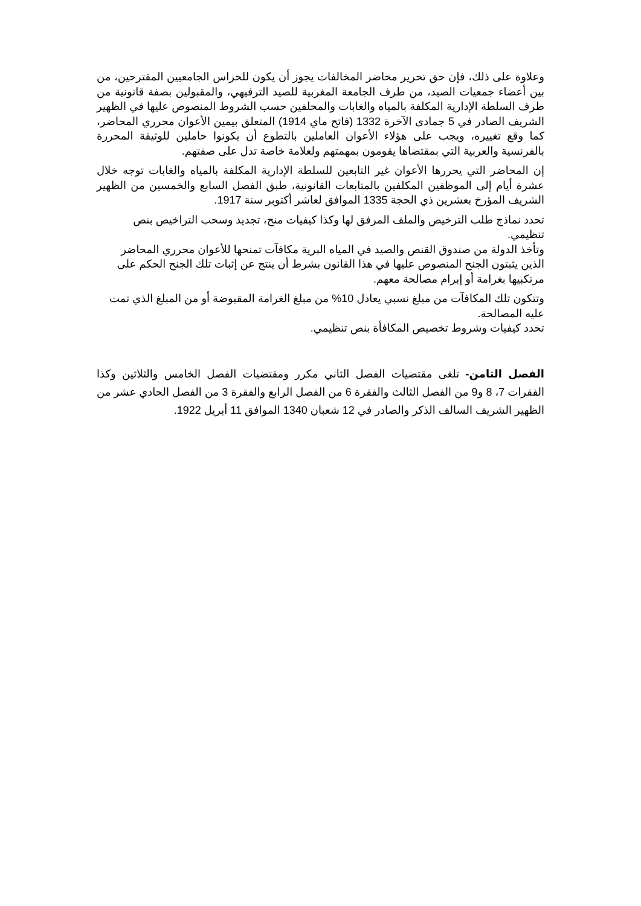وعلاوة على ذلك، فإن حق تحرير محاضر المخالفات يجوز أن يكون للحراس الجامعيين المقترحين، من بين أعضاء جمعيات الصيد، من طرف الجامعة المغربية للصيد الترفيهي، والمقبولين بصفة قانونية من طرف السلطة الإدارية المكلفة بالمياه والغابات والمحلفين حسب الشروط المنصوص عليها في الظهير الشريف الصادر في 5 جمادى الآخرة 1332 (فاتح ماي 1914) المتعلق بيمين الأعوان محرري المحاضر، كما وقع تغييره، ويجب على هؤلاء الأعوان العاملين بالتطوع أن يكونوا حاملين للوثيقة المحررة بالفرنسية والعربية التي بمقتضاها يقومون بمهمتهم ولعلامة خاصة تدل على صفتهم.
إن المحاضر التي يحررها الأعوان غير التابعين للسلطة الإدارية المكلفة بالمياه والغابات توجه خلال عشرة أيام إلى الموظفين المكلفين بالمتابعات القانونية، طبق الفصل السابع والخمسين من الظهير الشريف المؤرخ بعشرين ذي الحجة 1335 الموافق لعاشر أكتوبر سنة 1917.
تحدد نماذج طلب الترخيص والملف المرفق لها وكذا كيفيات منح، تجديد وسحب التراخيص بنص تنظيمي.
وتأخذ الدولة من صندوق القنص والصيد في المياه البرية مكافآت تمنحها للأعوان محرري المحاضر الذين يثبتون الجنح المنصوص عليها في هذا القانون بشرط أن ينتج عن إثبات تلك الجنح الحكم على مرتكبيها بغرامة أو إبرام مصالحة معهم.
وتتكون تلك المكافآت من مبلغ نسبي يعادل 10% من مبلغ الغرامة المقبوضة أو من المبلغ الذي تمت عليه المصالحة.
تحدد كيفيات وشروط تخصيص المكافأة بنص تنظيمي.
الفصل الثامن- تلغى مقتضيات الفصل الثاني مكرر ومقتضيات الفصل الخامس والثلاثين وكذا الفقرات 7، 8 و9 من الفصل الثالث والفقرة 6 من الفصل الرابع والفقرة 3 من الفصل الحادي عشر من الظهير الشريف السالف الذكر والصادر في 12 شعبان 1340 الموافق 11 أبريل 1922.